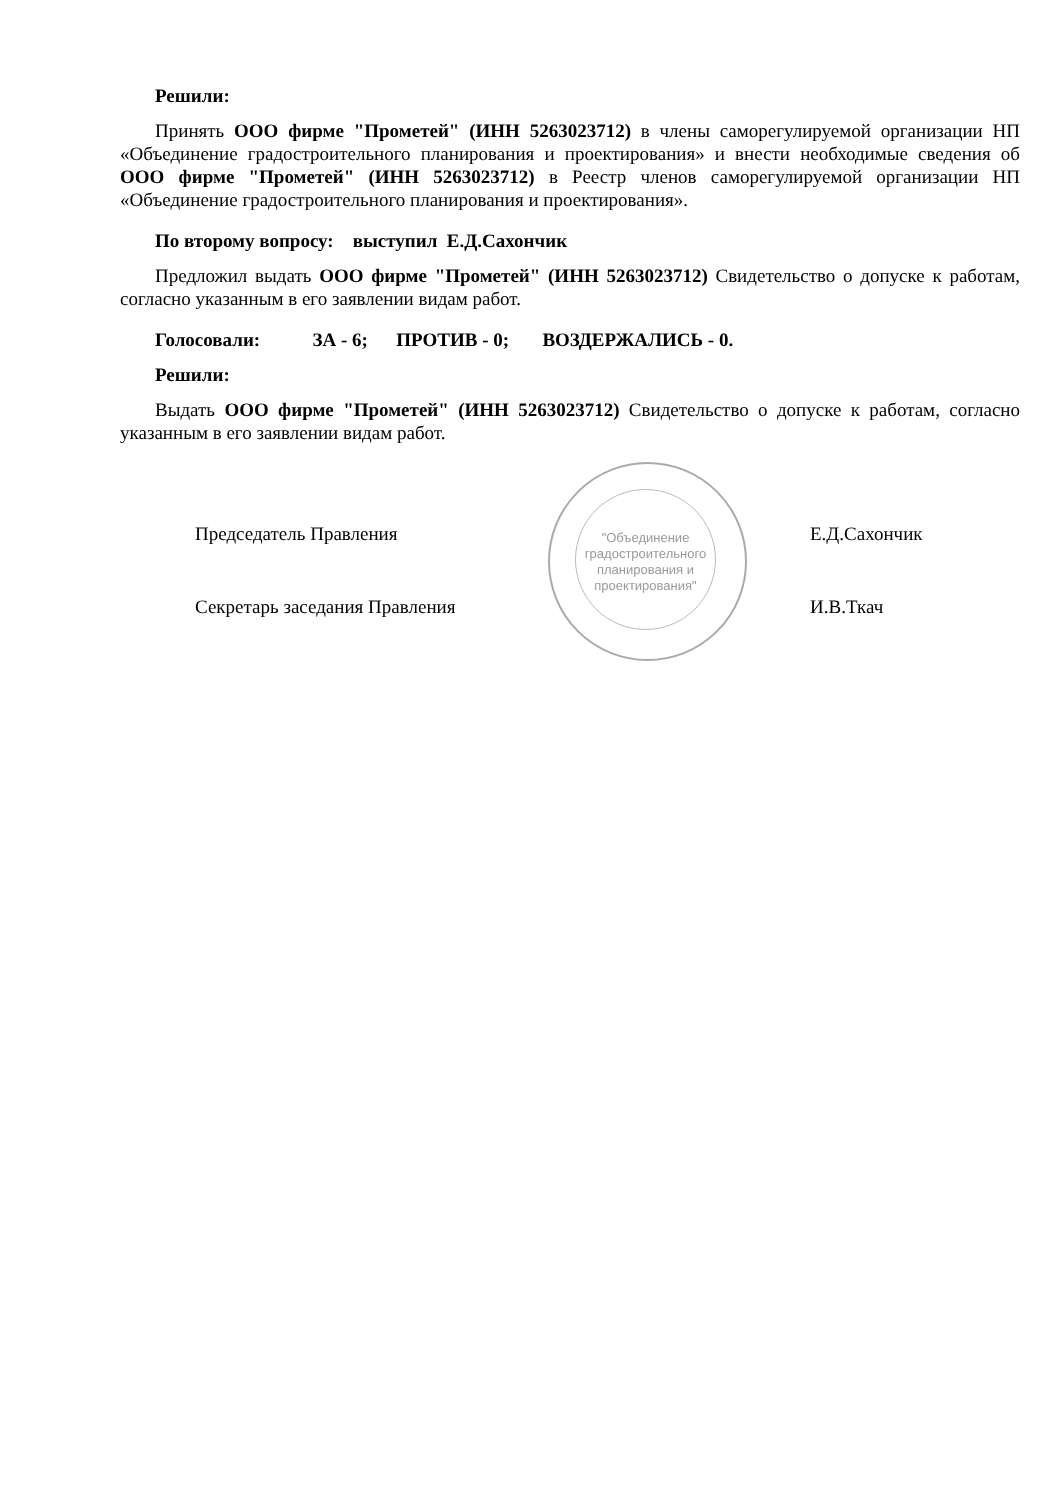"Объединение градостроительного планирования и проектирования"
Решили:
Принять ООО фирме "Прометей" (ИНН 5263023712) в члены саморегулируемой организации НП «Объединение градостроительного планирования и проектирования» и внести необходимые сведения об ООО фирме "Прометей" (ИНН 5263023712) в Реестр членов саморегулируемой организации НП «Объединение градостроительного планирования и проектирования».
По второму вопросу: выступил Е.Д.Сахончик
Предложил выдать ООО фирме "Прометей" (ИНН 5263023712) Свидетельство о допуске к работам, согласно указанным в его заявлении видам работ.
Голосовали: ЗА - 6; ПРОТИВ - 0; ВОЗДЕРЖАЛИСЬ - 0.
Решили:
Выдать ООО фирме "Прометей" (ИНН 5263023712) Свидетельство о допуске к работам, согласно указанным в его заявлении видам работ.
Председатель Правления Е.Д.Сахончик
Секретарь заседания Правления И.В.Ткач